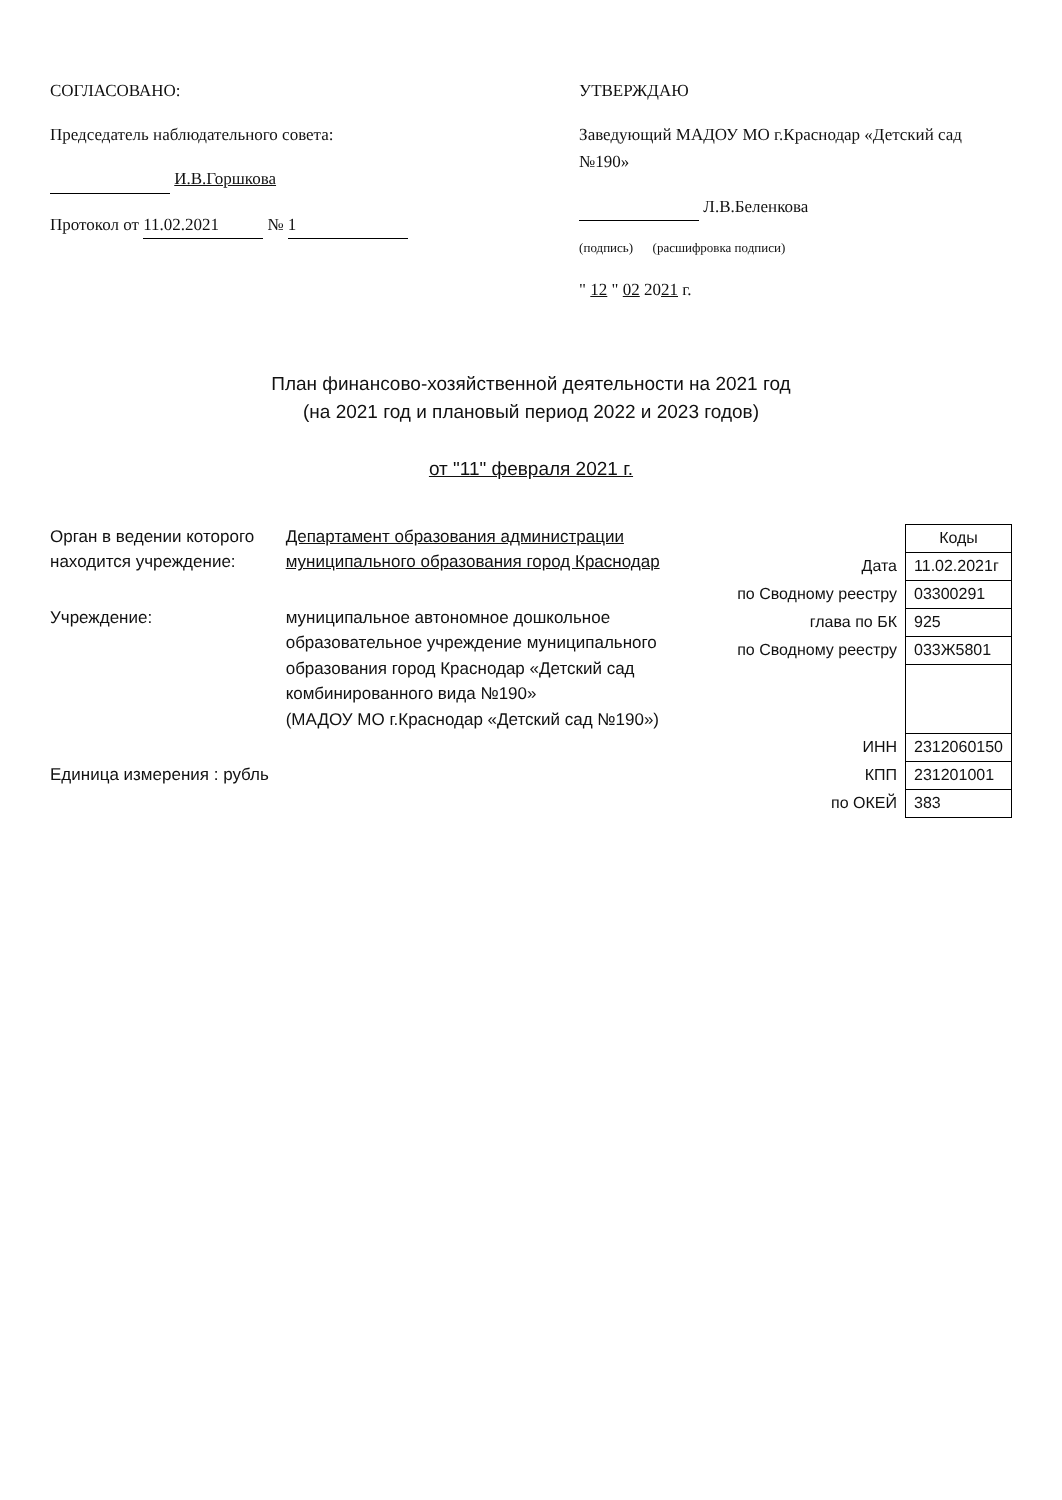СОГЛАСОВАНО:
Председатель наблюдательного совета:
И.В.Горшкова
Протокол от 11.02.2021 № 1
УТВЕРЖДАЮ
Заведующий МАДОУ МО г.Краснодар «Детский сад №190»
Л.В.Беленкова
(подпись) (расшифровка подписи)
" 12 " 02 2021 г.
План финансово-хозяйственной деятельности на 2021 год
(на 2021 год и плановый период 2022 и 2023 годов)
от "11" февраля 2021 г.
Орган в ведении которого находится учреждение:
Департамент образования администрации муниципального образования город Краснодар
Учреждение: муниципальное автономное дошкольное образовательное учреждение муниципального образования город Краснодар «Детский сад комбинированного вида №190»
(МАДОУ МО г.Краснодар «Детский сад №190»)
Единица измерения : рубль
| | Коды |
| Дата | 11.02.2021г |
| по Сводному реестру | 03300291 |
| глава по БК | 925 |
| по Сводному реестру | 033Ж5801 |
| ИНН | 2312060150 |
| КПП | 231201001 |
| по ОКЕЙ | 383 |